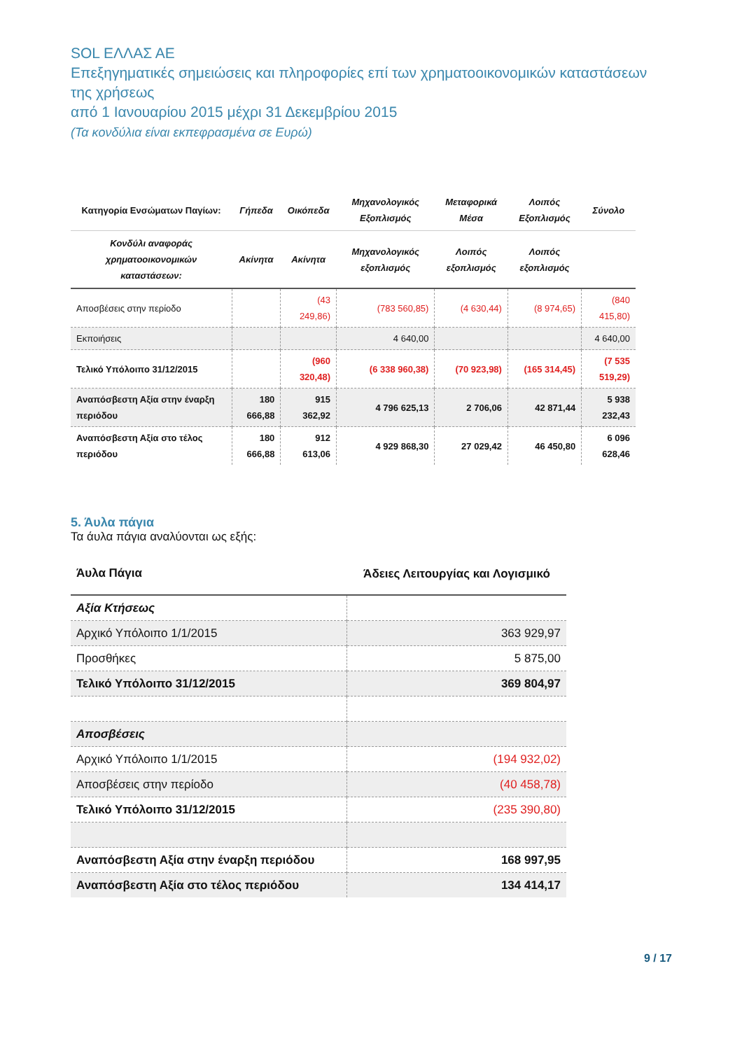SOL ΕΛΛΑΣ ΑΕ
Επεξηγηματικές σημειώσεις και πληροφορίες επί των χρηματοοικονομικών καταστάσεων της χρήσεως
από 1 Ιανουαρίου 2015 μέχρι 31 Δεκεμβρίου 2015
(Τα κονδύλια είναι εκπεφρασμένα σε Ευρώ)
| Κατηγορία Ενσώματων Παγίων: | Γήπεδα | Οικόπεδα | Μηχανολογικός Εξοπλισμός | Μεταφορικά Μέσα | Λοιπός Εξοπλισμός | Σύνολο |
| --- | --- | --- | --- | --- | --- | --- |
| Κονδύλι αναφοράς χρηματοοικονομικών καταστάσεων: | Ακίνητα | Ακίνητα | Μηχανολογικός εξοπλισμός | Λοιπός εξοπλισμός | Λοιπός εξοπλισμός | |
| Αποσβέσεις στην περίοδο | | (43 249,86) | (783 560,85) | (4 630,44) | (8 974,65) | (840 415,80) |
| Εκποιήσεις | | | 4 640,00 | | | 4 640,00 |
| Τελικό Υπόλοιπο 31/12/2015 | | (960 320,48) | (6 338 960,38) | (70 923,98) | (165 314,45) | (7 535 519,29) |
| Αναπόσβεστη Αξία στην έναρξη περιόδου | 180 666,88 | 915 362,92 | 4 796 625,13 | 2 706,06 | 42 871,44 | 5 938 232,43 |
| Αναπόσβεστη Αξία στο τέλος περιόδου | 180 666,88 | 912 613,06 | 4 929 868,30 | 27 029,42 | 46 450,80 | 6 096 628,46 |
5. Άυλα πάγια
Τα άυλα πάγια αναλύονται ως εξής:
| Άυλα Πάγια | Άδειες Λειτουργίας και Λογισμικό |
| Αξία Κτήσεως | |
| Αρχικό Υπόλοιπο 1/1/2015 | 363 929,97 |
| Προσθήκες | 5 875,00 |
| Τελικό Υπόλοιπο 31/12/2015 | 369 804,97 |
| Αποσβέσεις | |
| Αρχικό Υπόλοιπο 1/1/2015 | (194 932,02) |
| Αποσβέσεις στην περίοδο | (40 458,78) |
| Τελικό Υπόλοιπο 31/12/2015 | (235 390,80) |
| Αναπόσβεστη Αξία στην έναρξη περιόδου | 168 997,95 |
| Αναπόσβεστη Αξία στο τέλος περιόδου | 134 414,17 |
9 / 17